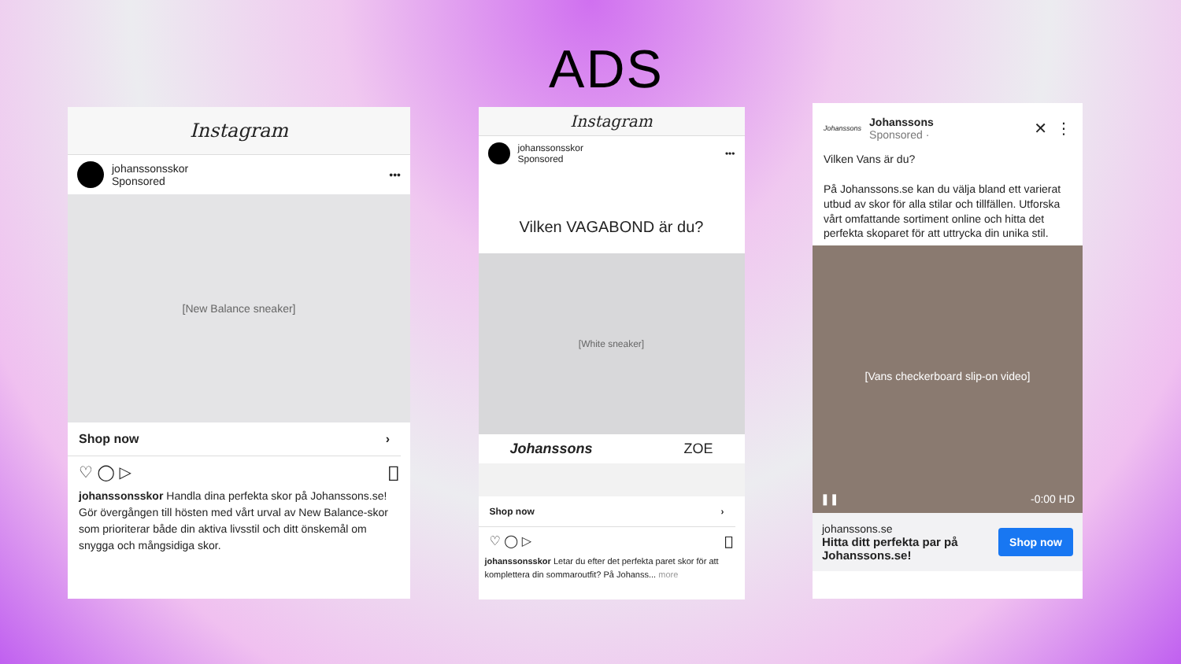ADS
Instagram
johanssonsskor
Sponsored
•••
[New Balance sneaker]
Shop now ›
♡ ◯ ▷ ⎕
johanssonsskor Handla dina perfekta skor på Johanssons.se!
Gör övergången till hösten med vårt urval av New Balance-skor som prioriterar både din aktiva livsstil och ditt önskemål om snygga och mångsidiga skor.
Instagram
johanssonsskor
Sponsored
•••
Vilken VAGABOND är du?
[White sneaker]
Johanssons ZOE
Shop now ›
♡ ◯ ▷ ⎕
johanssonsskor Letar du efter det perfekta paret skor för att komplettera din sommaroutfit? På Johanss... more
Johanssons
Johanssons
Sponsored ·
✕ ⋮
Vilken Vans är du?
På Johanssons.se kan du välja bland ett varierat utbud av skor för alla stilar och tillfällen. Utforska vårt omfattande sortiment online och hitta det perfekta skoparet för att uttrycka din unika stil.
[Vans checkerboard slip-on video]
❚❚ -0:00 HD
johanssons.se
Hitta ditt perfekta par på Johanssons.se!
Shop now